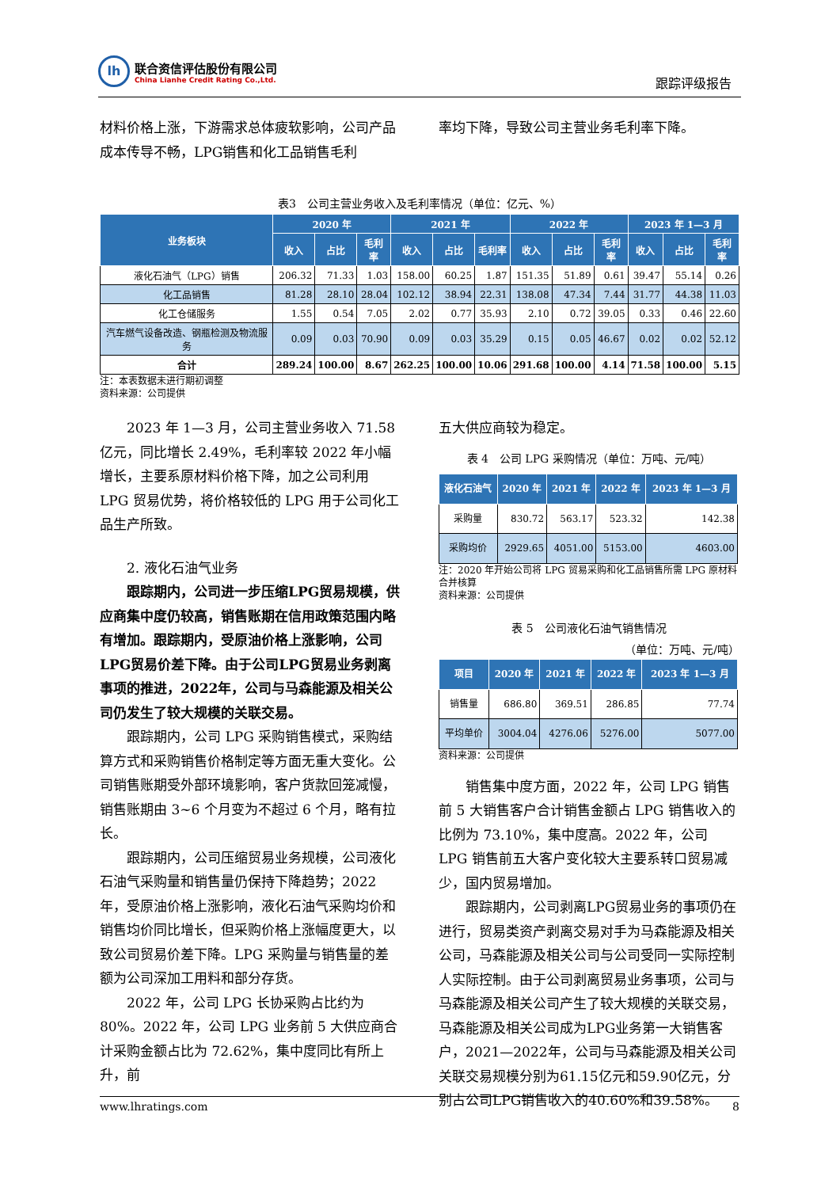lh
联合资信评估股份有限公司
China Lianhe Credit Rating Co.,Ltd.
跟踪评级报告
材料价格上涨，下游需求总体疲软影响，公司产品成本传导不畅，LPG销售和化工品销售毛利
率均下降，导致公司主营业务毛利率下降。
表3　公司主营业务收入及毛利率情况（单位：亿元、%）
| 业务板块 | 2020 年 | | | 2021 年 | | | 2022 年 | | | 2023 年 1—3 月 | | |
| --- | --- | --- | --- | --- | --- | --- | --- | --- | --- | --- | --- | --- |
| | 收入 | 占比 | 毛利率 | 收入 | 占比 | 毛利率 | 收入 | 占比 | 毛利率 | 收入 | 占比 | 毛利率 |
| 液化石油气（LPG）销售 | 206.32 | 71.33 | 1.03 | 158.00 | 60.25 | 1.87 | 151.35 | 51.89 | 0.61 | 39.47 | 55.14 | 0.26 |
| 化工品销售 | 81.28 | 28.10 | 28.04 | 102.12 | 38.94 | 22.31 | 138.08 | 47.34 | 7.44 | 31.77 | 44.38 | 11.03 |
| 化工仓储服务 | 1.55 | 0.54 | 7.05 | 2.02 | 0.77 | 35.93 | 2.10 | 0.72 | 39.05 | 0.33 | 0.46 | 22.60 |
| 汽车燃气设备改造、钢瓶检测及物流服务 | 0.09 | 0.03 | 70.90 | 0.09 | 0.03 | 35.29 | 0.15 | 0.05 | 46.67 | 0.02 | 0.02 | 52.12 |
| 合计 | 289.24 | 100.00 | 8.67 | 262.25 | 100.00 | 10.06 | 291.68 | 100.00 | 4.14 | 71.58 | 100.00 | 5.15 |
注：本表数据未进行期初调整
资料来源：公司提供
2023 年 1—3 月，公司主营业务收入 71.58 亿元，同比增长 2.49%，毛利率较 2022 年小幅增长，主要系原材料价格下降，加之公司利用 LPG 贸易优势，将价格较低的 LPG 用于公司化工品生产所致。
2. 液化石油气业务
跟踪期内，公司进一步压缩LPG贸易规模，供应商集中度仍较高，销售账期在信用政策范围内略有增加。跟踪期内，受原油价格上涨影响，公司LPG贸易价差下降。由于公司LPG贸易业务剥离事项的推进，2022年，公司与马森能源及相关公司仍发生了较大规模的关联交易。
跟踪期内，公司 LPG 采购销售模式，采购结算方式和采购销售价格制定等方面无重大变化。公司销售账期受外部环境影响，客户货款回笼减慢，销售账期由 3~6 个月变为不超过 6 个月，略有拉长。
跟踪期内，公司压缩贸易业务规模，公司液化石油气采购量和销售量仍保持下降趋势；2022 年，受原油价格上涨影响，液化石油气采购均价和销售均价同比增长，但采购价格上涨幅度更大，以致公司贸易价差下降。LPG 采购量与销售量的差额为公司深加工用料和部分存货。
2022 年，公司 LPG 长协采购占比约为 80%。2022 年，公司 LPG 业务前 5 大供应商合计采购金额占比为 72.62%，集中度同比有所上升，前
五大供应商较为稳定。
表 4　公司 LPG 采购情况（单位：万吨、元/吨）
| 液化石油气 | 2020 年 | 2021 年 | 2022 年 | 2023 年 1—3 月 |
| --- | --- | --- | --- | --- |
| 采购量 | 830.72 | 563.17 | 523.32 | 142.38 |
| 采购均价 | 2929.65 | 4051.00 | 5153.00 | 4603.00 |
注：2020 年开始公司将 LPG 贸易采购和化工品销售所需 LPG 原材料合并核算
资料来源：公司提供
表 5　公司液化石油气销售情况
（单位：万吨、元/吨）
| 项目 | 2020 年 | 2021 年 | 2022 年 | 2023 年 1—3 月 |
| --- | --- | --- | --- | --- |
| 销售量 | 686.80 | 369.51 | 286.85 | 77.74 |
| 平均单价 | 3004.04 | 4276.06 | 5276.00 | 5077.00 |
资料来源：公司提供
销售集中度方面，2022 年，公司 LPG 销售前 5 大销售客户合计销售金额占 LPG 销售收入的比例为 73.10%，集中度高。2022 年，公司 LPG 销售前五大客户变化较大主要系转口贸易减少，国内贸易增加。
跟踪期内，公司剥离LPG贸易业务的事项仍在进行，贸易类资产剥离交易对手为马森能源及相关公司，马森能源及相关公司与公司受同一实际控制人实际控制。由于公司剥离贸易业务事项，公司与马森能源及相关公司产生了较大规模的关联交易，马森能源及相关公司成为LPG业务第一大销售客户，2021—2022年，公司与马森能源及相关公司关联交易规模分别为61.15亿元和59.90亿元，分别占公司LPG销售收入的40.60%和39.58%。
www.lhratings.com 8